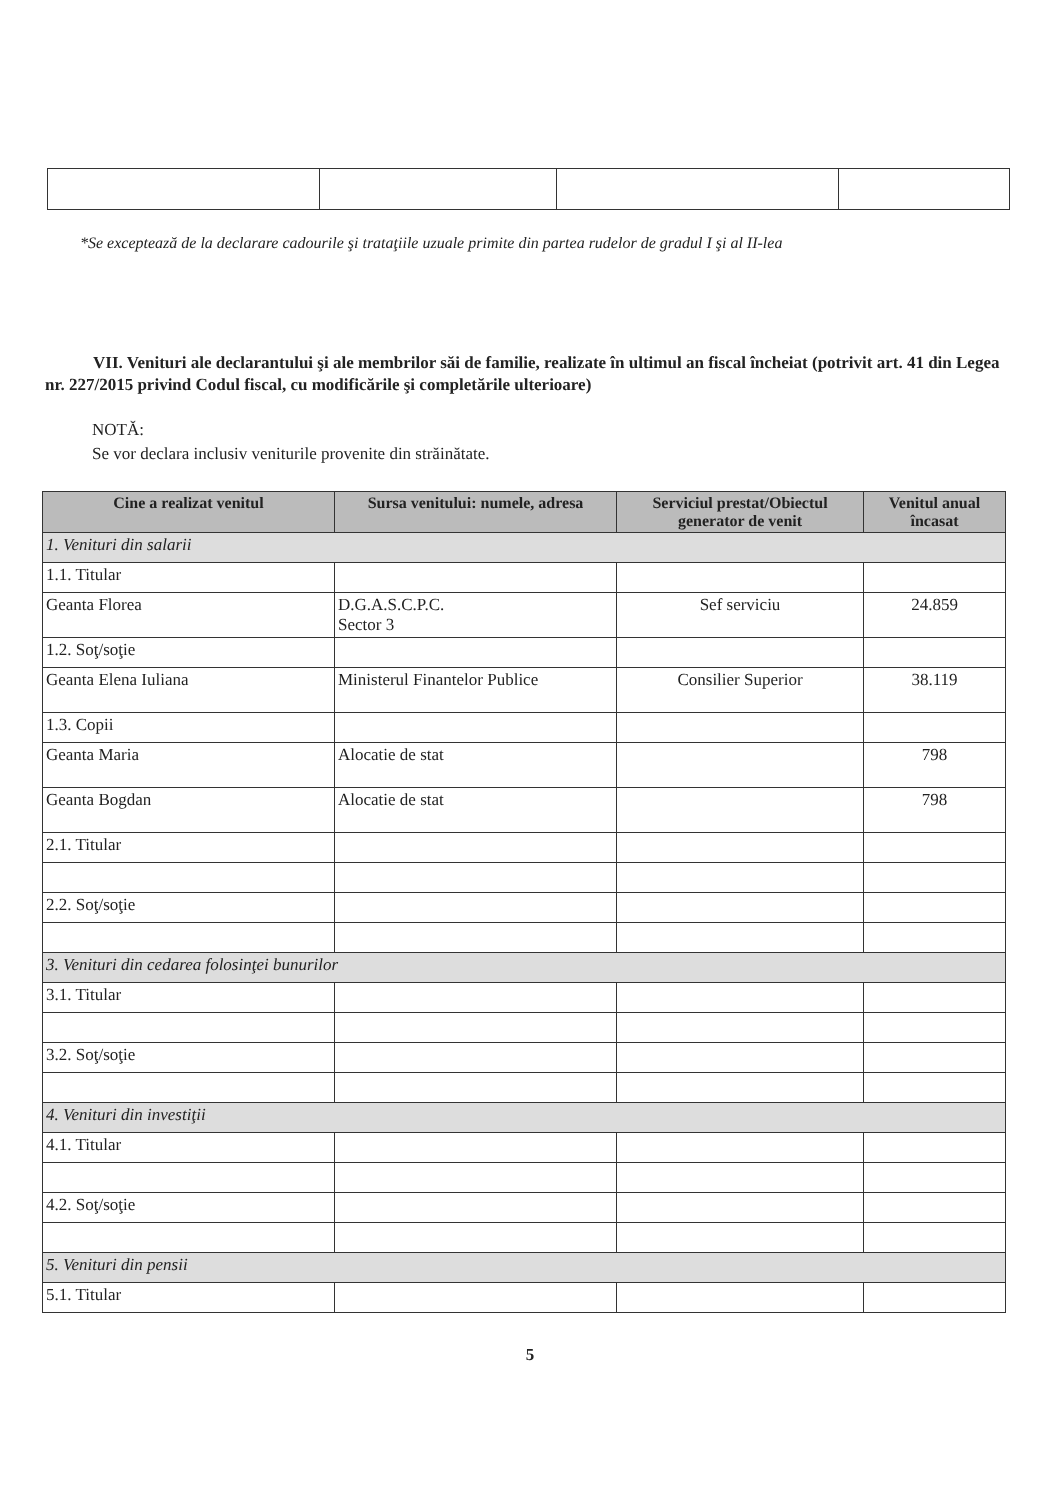*Se exceptează de la declarare cadourile şi trataţiile uzuale primite din partea rudelor de gradul I şi al II-lea
VII. Venituri ale declarantului şi ale membrilor săi de familie, realizate în ultimul an fiscal încheiat (potrivit art. 41 din Legea nr. 227/2015 privind Codul fiscal, cu modificările şi completările ulterioare)
NOTĂ:
Se vor declara inclusiv veniturile provenite din străinătate.
| Cine a realizat venitul | Sursa venitului: numele, adresa | Serviciul prestat/Obiectul generator de venit | Venitul anual încasat |
| --- | --- | --- | --- |
| 1. Venituri din salarii | | | |
| 1.1. Titular | | | |
| Geanta Florea | D.G.A.S.C.P.C. Sector 3 | Sef serviciu | 24.859 |
| 1.2. Soţ/soţie | | | |
| Geanta Elena Iuliana | Ministerul Finantelor Publice | Consilier Superior | 38.119 |
| 1.3. Copii | | | |
| Geanta Maria | Alocatie de stat | | 798 |
| Geanta Bogdan | Alocatie de stat | | 798 |
| 2.1. Titular | | | |
| 2.2. Soţ/soţie | | | |
| 3. Venituri din cedarea folosinţei bunurilor | | | |
| 3.1. Titular | | | |
| 3.2. Soţ/soţie | | | |
| 4. Venituri din investiţii | | | |
| 4.1. Titular | | | |
| 4.2. Soţ/soţie | | | |
| 5. Venituri din pensii | | | |
| 5.1. Titular | | | |
5